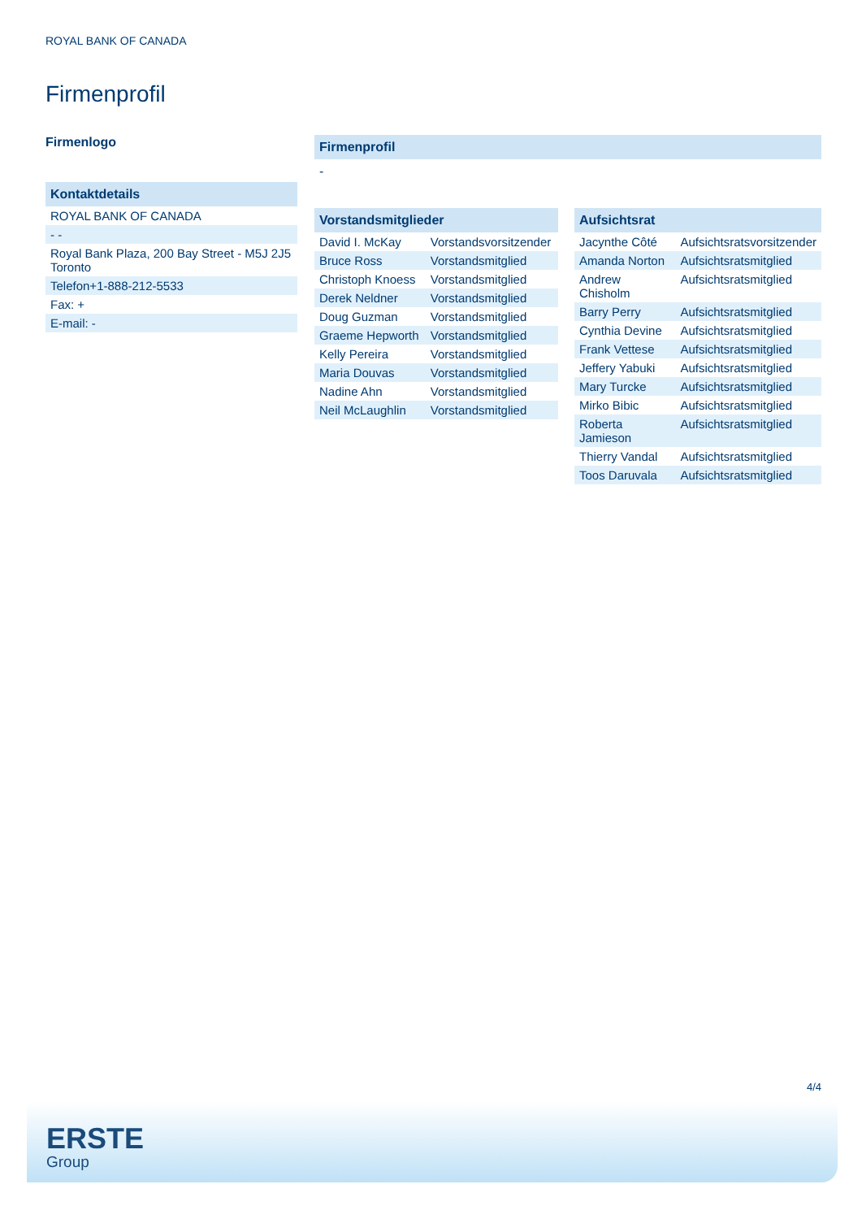ROYAL BANK OF CANADA
Firmenprofil
Firmenlogo
Kontaktdetails
| ROYAL BANK OF CANADA |
| - - |
| Royal Bank Plaza, 200 Bay Street - M5J 2J5 Toronto |
| Telefon+1-888-212-5533 |
| Fax: + |
| E-mail: - |
Firmenprofil
-
Vorstandsmitglieder
| David I. McKay | Vorstandsvorsitzender |
| Bruce Ross | Vorstandsmitglied |
| Christoph Knoess | Vorstandsmitglied |
| Derek Neldner | Vorstandsmitglied |
| Doug Guzman | Vorstandsmitglied |
| Graeme Hepworth | Vorstandsmitglied |
| Kelly Pereira | Vorstandsmitglied |
| Maria Douvas | Vorstandsmitglied |
| Nadine Ahn | Vorstandsmitglied |
| Neil McLaughlin | Vorstandsmitglied |
Aufsichtsrat
| Jacynthe Côté | Aufsichtsratsvorsitzender |
| Amanda Norton | Aufsichtsratsmitglied |
| Andrew Chisholm | Aufsichtsratsmitglied |
| Barry Perry | Aufsichtsratsmitglied |
| Cynthia Devine | Aufsichtsratsmitglied |
| Frank Vettese | Aufsichtsratsmitglied |
| Jeffery Yabuki | Aufsichtsratsmitglied |
| Mary Turcke | Aufsichtsratsmitglied |
| Mirko Bibic | Aufsichtsratsmitglied |
| Roberta Jamieson | Aufsichtsratsmitglied |
| Thierry Vandal | Aufsichtsratsmitglied |
| Toos Daruvala | Aufsichtsratsmitglied |
4/4
ERSTE
Group